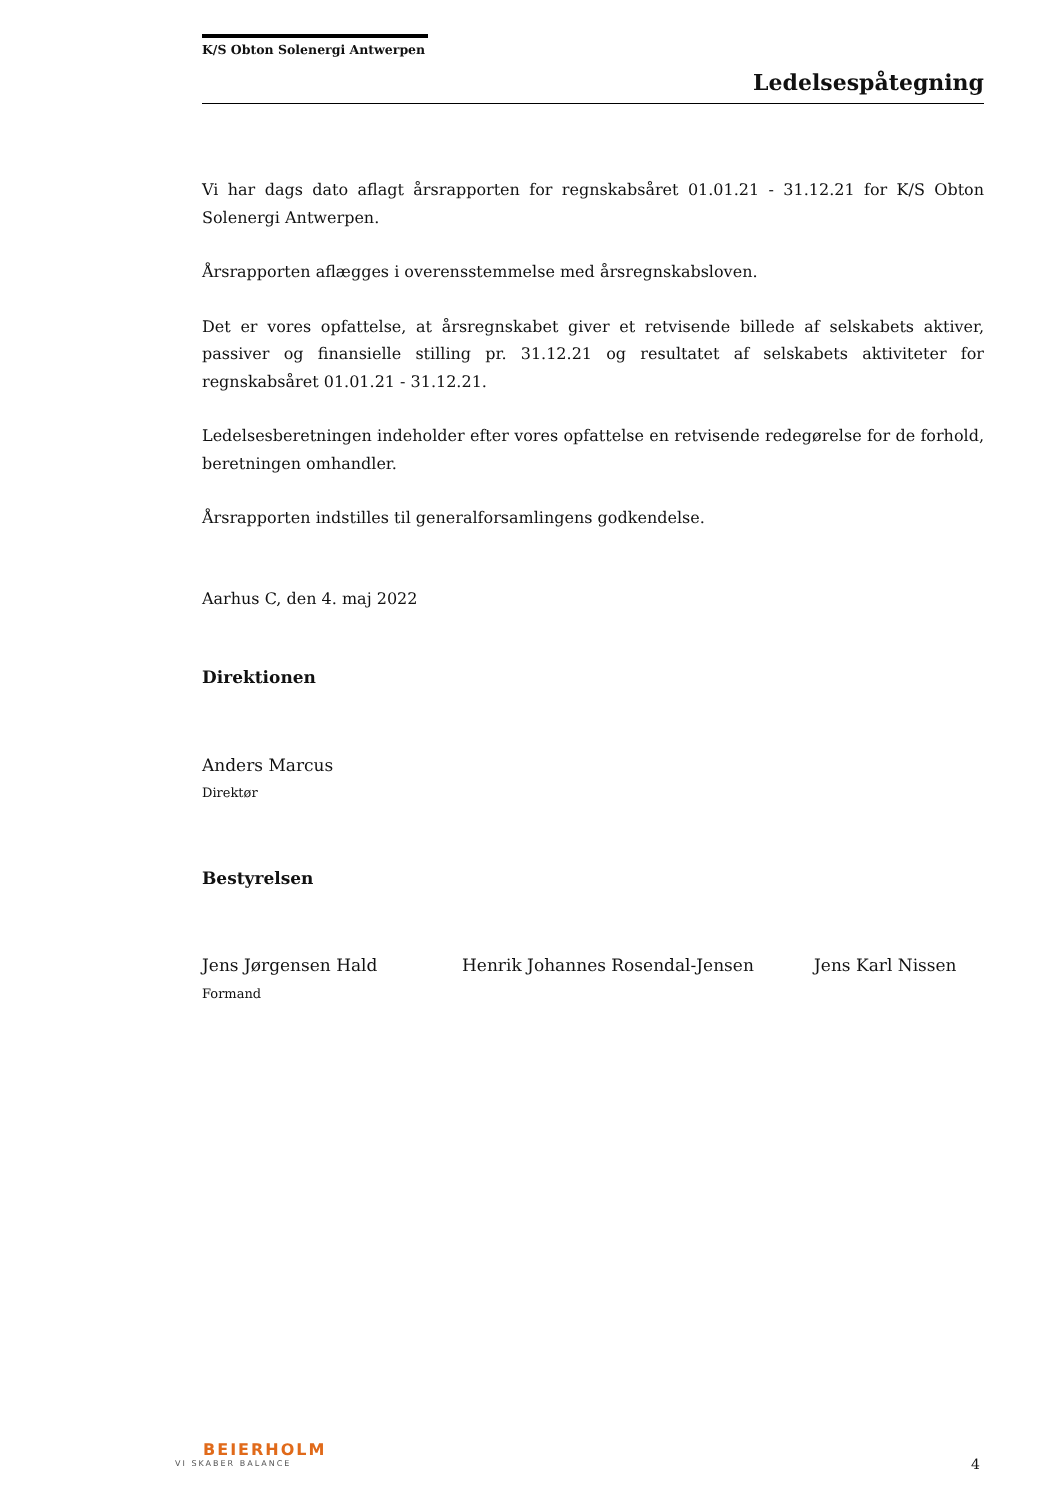K/S Obton Solenergi Antwerpen
Ledelsespåtegning
Vi har dags dato aflagt årsrapporten for regnskabsåret 01.01.21 - 31.12.21 for K/S Obton Solenergi Antwerpen.
Årsrapporten aflægges i overensstemmelse med årsregnskabsloven.
Det er vores opfattelse, at årsregnskabet giver et retvisende billede af selskabets aktiver, passiver og finansielle stilling pr. 31.12.21 og resultatet af selskabets aktiviteter for regnskabsåret 01.01.21 - 31.12.21.
Ledelsesberetningen indeholder efter vores opfattelse en retvisende redegørelse for de forhold, beretningen omhandler.
Årsrapporten indstilles til generalforsamlingens godkendelse.
Aarhus C, den 4. maj 2022
Direktionen
Anders Marcus
Direktør
Bestyrelsen
Jens Jørgensen Hald
Formand
Henrik Johannes Rosendal-Jensen Jens Karl Nissen
BEIERHOLM
VI SKABER BALANCE
4